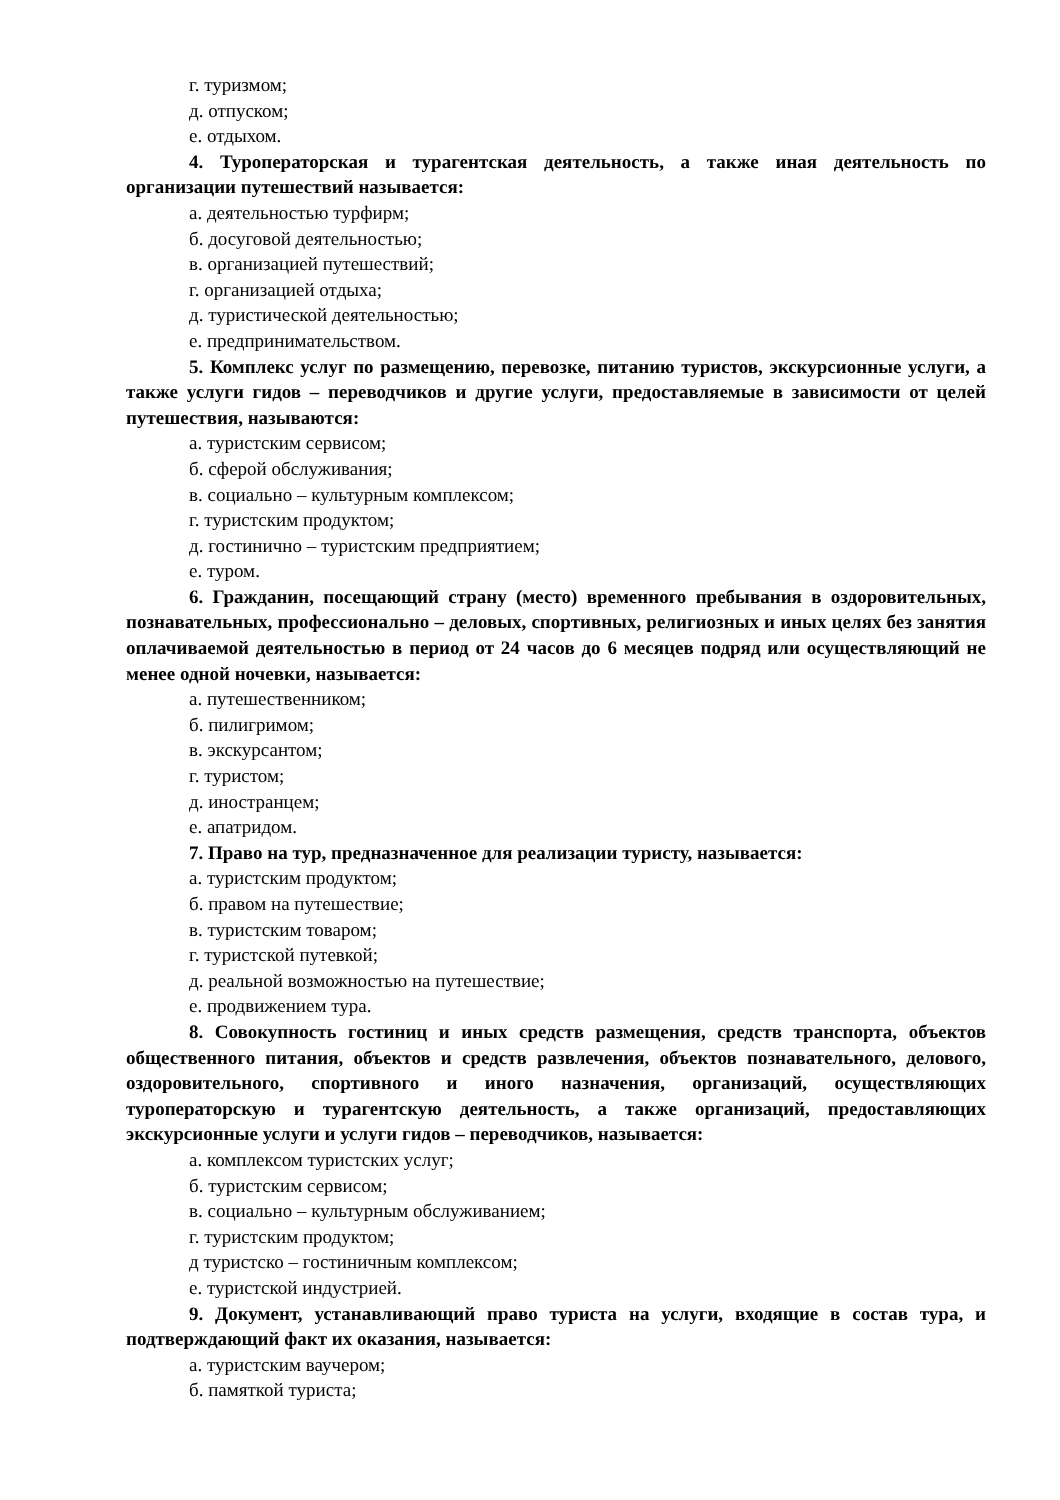г. туризмом;
д. отпуском;
е. отдыхом.
4. Туроператорская и турагентская деятельность, а также иная деятельность по организации путешествий называется:
а. деятельностью турфирм;
б. досуговой деятельностью;
в. организацией путешествий;
г. организацией отдыха;
д. туристической деятельностью;
е. предпринимательством.
5. Комплекс услуг по размещению, перевозке, питанию туристов, экскурсионные услуги, а также услуги гидов – переводчиков и другие услуги, предоставляемые в зависимости от целей путешествия, называются:
а. туристским сервисом;
б. сферой обслуживания;
в. социально – культурным комплексом;
г. туристским продуктом;
д. гостинично – туристским предприятием;
е. туром.
6. Гражданин, посещающий страну (место) временного пребывания в оздоровительных, познавательных, профессионально – деловых, спортивных, религиозных и иных целях без занятия оплачиваемой деятельностью в период от 24 часов до 6 месяцев подряд или осуществляющий не менее одной ночевки, называется:
а. путешественником;
б. пилигримом;
в. экскурсантом;
г. туристом;
д. иностранцем;
е. апатридом.
7. Право на тур, предназначенное для реализации туристу, называется:
а. туристским продуктом;
б. правом на путешествие;
в. туристским товаром;
г. туристской путевкой;
д. реальной возможностью на путешествие;
е. продвижением тура.
8. Совокупность гостиниц и иных средств размещения, средств транспорта, объектов общественного питания, объектов и средств развлечения, объектов познавательного, делового, оздоровительного, спортивного и иного назначения, организаций, осуществляющих туроператорскую и турагентскую деятельность, а также организаций, предоставляющих экскурсионные услуги и услуги гидов – переводчиков, называется:
а. комплексом туристских услуг;
б. туристским сервисом;
в. социально – культурным обслуживанием;
г. туристским продуктом;
д туристско – гостиничным комплексом;
е. туристской индустрией.
9. Документ, устанавливающий право туриста на услуги, входящие в состав тура, и подтверждающий факт их оказания, называется:
а. туристским ваучером;
б. памяткой туриста;